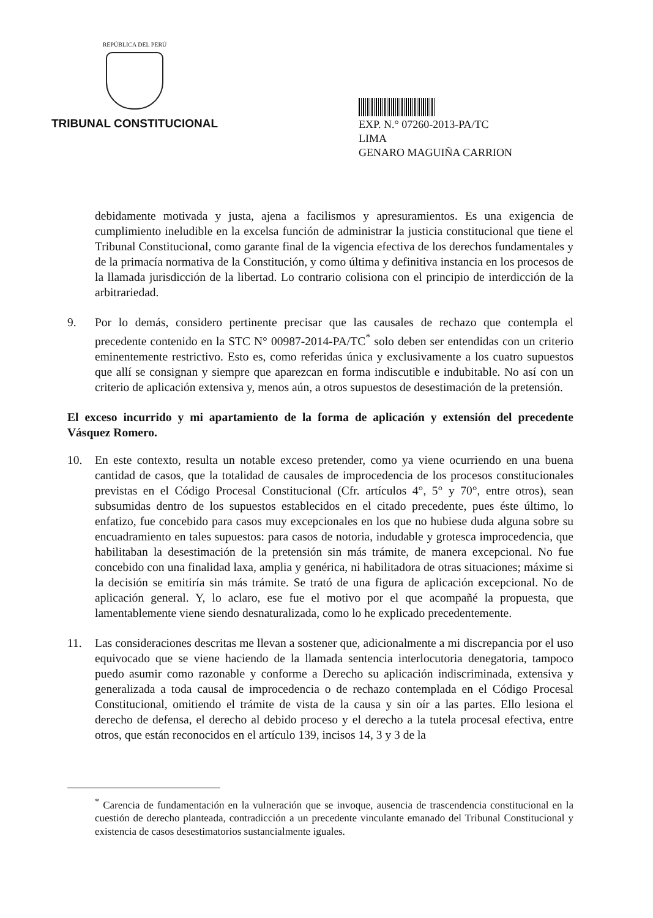REPÚBLICA DEL PERÚ
TRIBUNAL CONSTITUCIONAL
EXP. N.° 07260-2013-PA/TC
LIMA
GENARO MAGUIÑA CARRION
debidamente motivada y justa, ajena a facilismos y apresuramientos. Es una exigencia de cumplimiento ineludible en la excelsa función de administrar la justicia constitucional que tiene el Tribunal Constitucional, como garante final de la vigencia efectiva de los derechos fundamentales y de la primacía normativa de la Constitución, y como última y definitiva instancia en los procesos de la llamada jurisdicción de la libertad. Lo contrario colisiona con el principio de interdicción de la arbitrariedad.
9. Por lo demás, considero pertinente precisar que las causales de rechazo que contempla el precedente contenido en la STC N° 00987-2014-PA/TC<sup>*</sup> solo deben ser entendidas con un criterio eminentemente restrictivo. Esto es, como referidas única y exclusivamente a los cuatro supuestos que allí se consignan y siempre que aparezcan en forma indiscutible e indubitable. No así con un criterio de aplicación extensiva y, menos aún, a otros supuestos de desestimación de la pretensión.
El exceso incurrido y mi apartamiento de la forma de aplicación y extensión del precedente Vásquez Romero.
10. En este contexto, resulta un notable exceso pretender, como ya viene ocurriendo en una buena cantidad de casos, que la totalidad de causales de improcedencia de los procesos constitucionales previstas en el Código Procesal Constitucional (Cfr. artículos 4°, 5° y 70°, entre otros), sean subsumidas dentro de los supuestos establecidos en el citado precedente, pues éste último, lo enfatizo, fue concebido para casos muy excepcionales en los que no hubiese duda alguna sobre su encuadramiento en tales supuestos: para casos de notoria, indudable y grotesca improcedencia, que habilitaban la desestimación de la pretensión sin más trámite, de manera excepcional. No fue concebido con una finalidad laxa, amplia y genérica, ni habilitadora de otras situaciones; máxime si la decisión se emitiría sin más trámite. Se trató de una figura de aplicación excepcional. No de aplicación general. Y, lo aclaro, ese fue el motivo por el que acompañé la propuesta, que lamentablemente viene siendo desnaturalizada, como lo he explicado precedentemente.
11. Las consideraciones descritas me llevan a sostener que, adicionalmente a mi discrepancia por el uso equivocado que se viene haciendo de la llamada sentencia interlocutoria denegatoria, tampoco puedo asumir como razonable y conforme a Derecho su aplicación indiscriminada, extensiva y generalizada a toda causal de improcedencia o de rechazo contemplada en el Código Procesal Constitucional, omitiendo el trámite de vista de la causa y sin oír a las partes. Ello lesiona el derecho de defensa, el derecho al debido proceso y el derecho a la tutela procesal efectiva, entre otros, que están reconocidos en el artículo 139, incisos 14, 3 y 3 de la
<sup>*</sup> Carencia de fundamentación en la vulneración que se invoque, ausencia de trascendencia constitucional en la cuestión de derecho planteada, contradicción a un precedente vinculante emanado del Tribunal Constitucional y existencia de casos desestimatorios sustancialmente iguales.